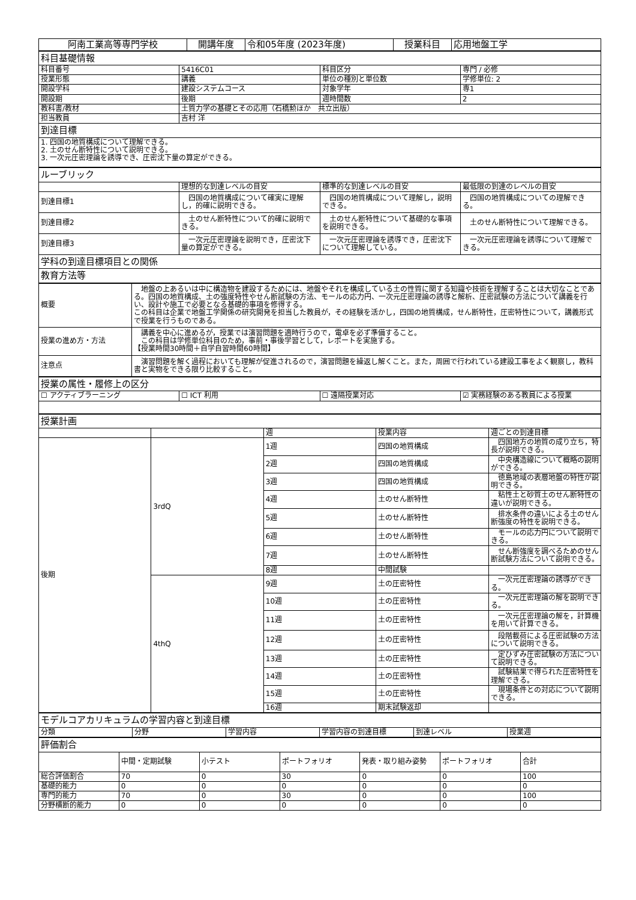| 阿南工業高等専門学校 | 開講年度 | 令和05年度 (2023年度) | 授業科目 | 応用地盤工学 |
| 科目基礎情報 | | | |
| 科目番号 | 5416C01 | 科目区分 | 専門 / 必修 |
| 授業形態 | 講義 | 単位の種別と単位数 | 学修単位: 2 |
| 開設学科 | 建設システムコース | 対象学年 | 専1 |
| 開設期 | 後期 | 週時間数 | 2 |
| 教科書/教材 | 土質力学の基礎とその応用（石橋勲ほか 共立出版） | | |
| 担当教員 | 吉村 洋 | | |
| 到達目標 | | | |
| 1. 四国の地質構成について理解できる。 2. 土のせん断特性について説明できる。 3. 一次元圧密理論を誘導でき、圧密沈下量の算定ができる。 | | | |
| ルーブリック | | | |
| | 理想的な到達レベルの目安 | 標準的な到達レベルの目安 | 最低限の到達のレベルの目安 |
| 到達目標1 | 四国の地質構成について確実に理解し，的確に説明できる。 | 四国の地質構成について理解し，説明できる。 | 四国の地質構成についての理解できる。 |
| 到達目標2 | 土のせん断特性について的確に説明できる。 | 土のせん断特性について基礎的な事項を説明できる。 | 土のせん断特性について理解できる。 |
| 到達目標3 | 一次元圧密理論を説明でき，圧密沈下量の算定ができる。 | 一次元圧密理論を誘導でき，圧密沈下について理解している。 | 一次元圧密理論を誘導について理解できる。 |
| 学科の到達目標項目との関係 | | | |
| 教育方法等 | | | |
| 概要 | 地盤の上あるいは中に構造物を建設するためには、地盤やそれを構成している土の性質に関する知識や技術を理解することは大切なことである。四国の地質構成、土の強度特性やせん断試験の方法、モールの応力円、一次元圧密理論の誘導と解析、圧密試験の方法について講義を行い、設計や施工で必要となる基礎的事項を修得する。 この科目は企業で地盤工学関係の研究開発を担当した教員が，その経験を活かし，四国の地質構成，せん断特性，圧密特性について，講義形式で授業を行うものである。 |
| 授業の進め方・方法 | 講義を中心に進めるが，授業では演習問題を適時行うので，電卓を必ず準備すること。 この科目は学修単位科目のため，事前・事後学習として，レポートを実施する。 【授業時間30時間＋自学自習時間60時間】 |
| 注意点 | 演習問題を解く過程においても理解が促進されるので，演習問題を繰返し解くこと。また，周囲で行われている建設工事をよく観察し，教科書と実物をできる限り比較すること。 |
| 授業の属性・履修上の区分 | | | |
| ☐ アクティブラーニング | ☐ ICT 利用 | ☐ 遠隔授業対応 | ☑ 実務経験のある教員による授業 |
| 授業計画 | | | | |
| | | 週 | 授業内容 | 週ごとの到達目標 |
| 後期 | 3rdQ | 1週 | 四国の地質構成 | 四国地方の地質の成り立ち，特長が説明できる。 |
| | | 2週 | 四国の地質構成 | 中央構造線について概略の説明ができる。 |
| | | 3週 | 四国の地質構成 | 徳島地域の表層地盤の特性が説明できる。 |
| | | 4週 | 土のせん断特性 | 粘性土と砂質土のせん断特性の違いが説明できる。 |
| | | 5週 | 土のせん断特性 | 排水条件の違いによる土のせん断強度の特性を説明できる。 |
| | | 6週 | 土のせん断特性 | モールの応力円について説明できる。 |
| | | 7週 | 土のせん断特性 | せん断強度を調べるためのせん断試験方法について説明できる。 |
| | | 8週 | 中間試験 | |
| | 4thQ | 9週 | 土の圧密特性 | 一次元圧密理論の誘導ができる。 |
| | | 10週 | 土の圧密特性 | 一次元圧密理論の解を説明できる。 |
| | | 11週 | 土の圧密特性 | 一次元圧密理論の解を，計算機を用いて計算できる。 |
| | | 12週 | 土の圧密特性 | 段階載荷による圧密試験の方法について説明できる。 |
| | | 13週 | 土の圧密特性 | 定ひずみ圧密試験の方法について説明できる。 |
| | | 14週 | 土の圧密特性 | 試験結果で得られた圧密特性を理解できる。 |
| | | 15週 | 土の圧密特性 | 現場条件との対応について説明できる。 |
| | | 16週 | 期末試験返却 | |
| モデルコアカリキュラムの学習内容と到達目標 | | | | | |
| 分類 | 分野 | 学習内容 | 学習内容の到達目標 | 到達レベル | 授業週 |
| 評価割合 | | | | | | |
| | 中間・定期試験 | 小テスト | ポートフォリオ | 発表・取り組み姿勢 | ポートフォリオ | 合計 |
| 総合評価割合 | 70 | 0 | 30 | 0 | 0 | 100 |
| 基礎的能力 | 0 | 0 | 0 | 0 | 0 | 0 |
| 専門的能力 | 70 | 0 | 30 | 0 | 0 | 100 |
| 分野横断的能力 | 0 | 0 | 0 | 0 | 0 | 0 |